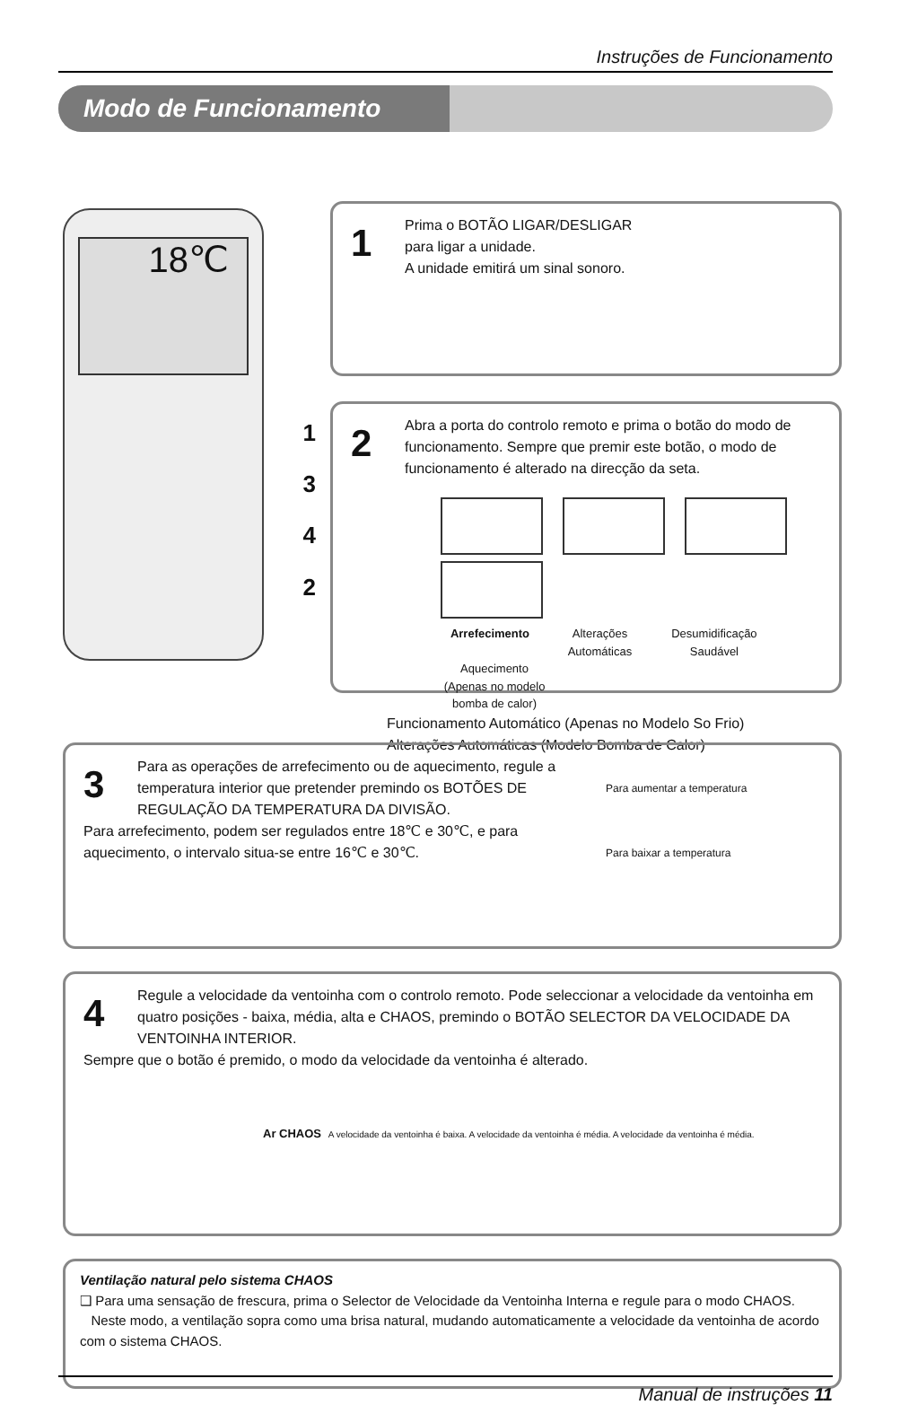Instruções de Funcionamento
Modo de Funcionamento
18℃
1
3
4
2
1
Prima o BOTÃO LIGAR/DESLIGAR
para ligar a unidade.
A unidade emitirá um sinal sonoro.
2
Abra a porta do controlo remoto e prima o botão do modo de funcionamento. Sempre que premir este botão, o modo de funcionamento é alterado na direcção da seta.
Arrefecimento Alterações Automáticas Desumidificação Saudável Aquecimento (Apenas no modelo bomba de calor)
Funcionamento Automático (Apenas no Modelo So Frio)
Alterações Automáticas (Modelo Bomba de Calor)
3
Para aumentar a temperatura
Para baixar a temperatura
Para as operações de arrefecimento ou de aquecimento, regule a temperatura interior que pretender premindo os BOTÕES DE REGULAÇÃO DA TEMPERATURA DA DIVISÃO.
Para arrefecimento, podem ser regulados entre 18℃ e 30℃, e para aquecimento, o intervalo situa-se entre 16℃ e 30℃.
4
Regule a velocidade da ventoinha com o controlo remoto. Pode seleccionar a velocidade da ventoinha em quatro posições - baixa, média, alta e CHAOS, premindo o BOTÃO SELECTOR DA VELOCIDADE DA VENTOINHA INTERIOR.
Sempre que o botão é premido, o modo da velocidade da ventoinha é alterado.
Ar CHAOS A velocidade da ventoinha é baixa. A velocidade da ventoinha é média. A velocidade da ventoinha é média.
Ventilação natural pelo sistema CHAOS
❑ Para uma sensação de frescura, prima o Selector de Velocidade da Ventoinha Interna e regule para o modo CHAOS.
Neste modo, a ventilação sopra como uma brisa natural, mudando automaticamente a velocidade da ventoinha de acordo com o sistema CHAOS.
Manual de instruções 11